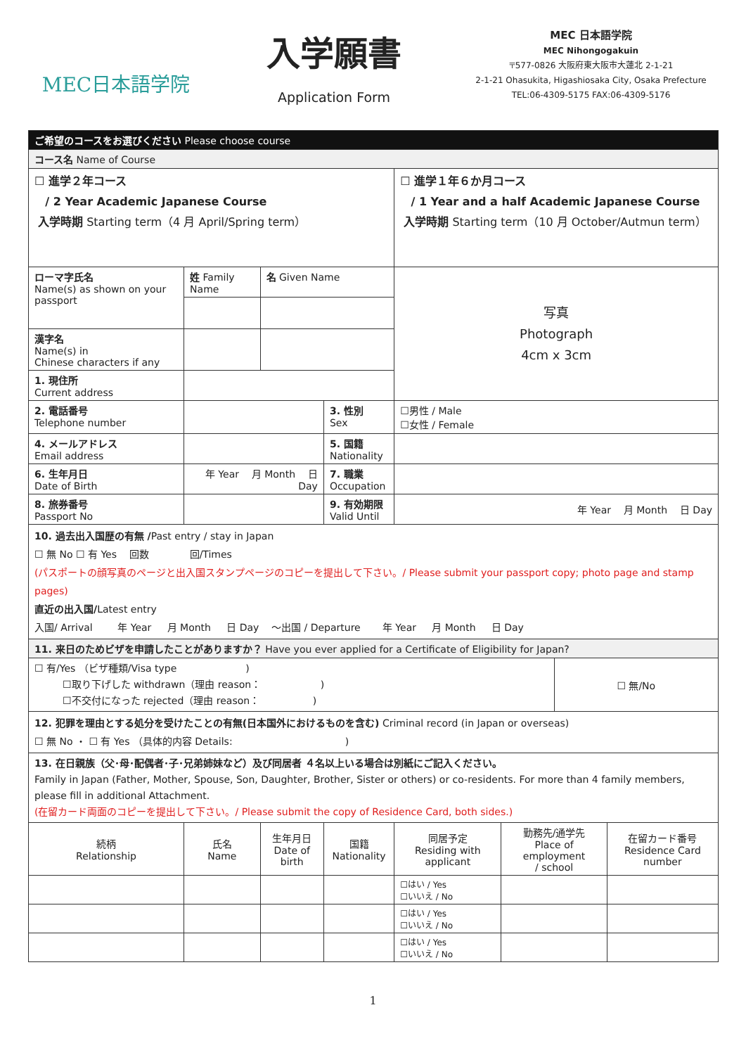MEC日本語学院
入学願書
Application Form
MEC 日本語学院
MEC Nihongogakuin
〒577-0826 大阪府東大阪市大蓮北 2-1-21
2-1-21 Ohasukita, Higashiosaka City, Osaka Prefecture
TEL:06-4309-5175 FAX:06-4309-5176
| ご希望のコースをお選びください Please choose course | | | | | | | |
| コース名 Name of Course | | | | | | | |
| ☐ 進学２年コース / 2 Year Academic Japanese Course 入学時期 Starting term（4 月 April/Spring term） | | | | ☐ 進学１年６か月コース / 1 Year and a half Academic Japanese Course 入学時期 Starting term（10 月 October/Autmun term） | | | |
| ローマ字氏名 Name(s) as shown on your passport | 姓 Family Name | 名 Given Name | | 写真 Photograph 4cm x 3cm | | | |
| 漢字名 Name(s) in Chinese characters if any | | | | | | | |
| 1. 現住所 Current address | | | | | | | |
| 2. 電話番号 Telephone number | | | 3. 性別 Sex | ☐男性 / Male ☐女性 / Female | | | |
| 4. メールアドレス Email address | | | 5. 国籍 Nationality | | | | |
| 6. 生年月日 Date of Birth | 年 Year 月 Month 日 Day | | 7. 職業 Occupation | | | | |
| 8. 旅券番号 Passport No | | | 9. 有効期限 Valid Until | 年 Year 月 Month 日 Day | | | |
| 10. 過去出入国歴の有無 / Past entry / stay in Japan ☐ 無 No ☐ 有 Yes 回数 回/Times (パスポートの顔写真のページと出入国スタンプページのコピーを提出して下さい。/ Please submit your passport copy; photo page and stamp pages) 直近の出入国/ Latest entry 入国/ Arrival 年 Year 月 Month 日 Day 〜出国 / Departure 年 Year 月 Month 日 Day | | | | | | | |
| 11. 来日のためビザを申請したことがありますか？ Have you ever applied for a Certificate of Eligibility for Japan? | | | | | | | |
| ☐ 有/Yes （ビザ種類/Visa type ) ☐取り下げした withdrawn（理由 reason： ) ☐不交付になった rejected（理由 reason： ) | | | | | | ☐ 無/No | |
| 12. 犯罪を理由とする処分を受けたことの有無(日本国外におけるものを含む) Criminal record (in Japan or overseas) ☐ 無 No ・ ☐ 有 Yes （具体的内容 Details: ) | | | | | | | |
| 13. 在日親族（父･母･配偶者･子･兄弟姉妹など）及び同居者 ４名以上いる場合は別紙にご記入ください。 Family in Japan (Father, Mother, Spouse, Son, Daughter, Brother, Sister or others) or co-residents. For more than 4 family members, please fill in additional Attachment. (在留カード両面のコピーを提出して下さい。/ Please submit the copy of Residence Card, both sides.) | | | | | | | |
| 続柄 Relationship | 氏名 Name | 生年月日 Date of birth | 国籍 Nationality | 同居予定 Residing with applicant | 勤務先/通学先 Place of employment / school | | 在留カード番号 Residence Card number |
| | | | | ☐はい / Yes ☐いいえ / No | | | |
| | | | | ☐はい / Yes ☐いいえ / No | | | |
| | | | | ☐はい / Yes ☐いいえ / No | | | |
1